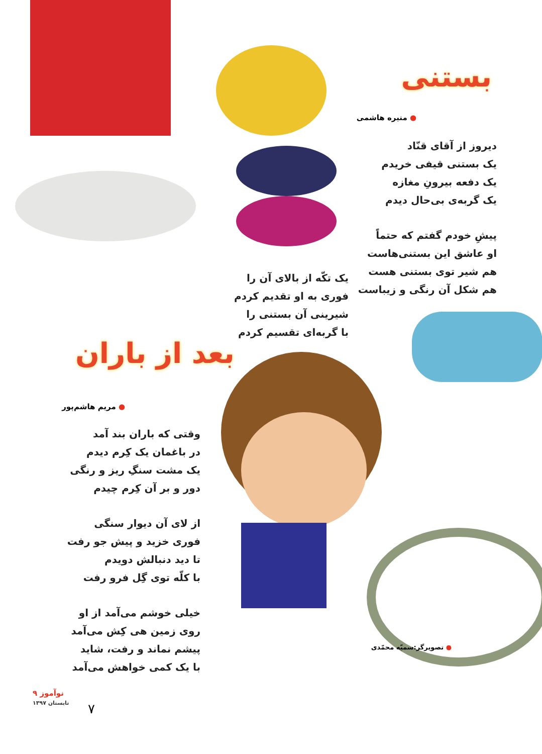بستنی
● منیره هاشمی
دیروز از آقای قنّاد
یک بستنی قیفی خریدم
یک دفعه بیرونِ مغازه
یک گربه‌ی بی‌حال دیدم
پیشِ خودم گفتم که حتماً
او عاشق این بستنی‌هاست
هم شیر توی بستنی هست
هم شکل آن رنگی و زیباست
یک تکّه از بالای آن را
فوری به او تقدیم کردم
شیرینی آن بستنی را
با گربه‌ای تقسیم کردم
بعد از باران
● مریم هاشم‌پور
وقتی که باران بند آمد
در باغمان یک کِرم دیدم
یک مشت سنگِ ریز و رنگی
دور و بر آن کِرم چیدم
از لای آن دیوار سنگی
فوری خزید و پیش جو رفت
تا دید دنبالش دویدم
با کلّه توی گِل فرو رفت
خیلی خوشم می‌آمد از او
روی زمین هی کِش می‌آمد
پیشم نماند و رفت، شاید
با یک کمی خواهش می‌آمد
● تصویرگر:سمیّه محمّدی
۹ نوآموز
تابستان ۱۳۹۷
۷